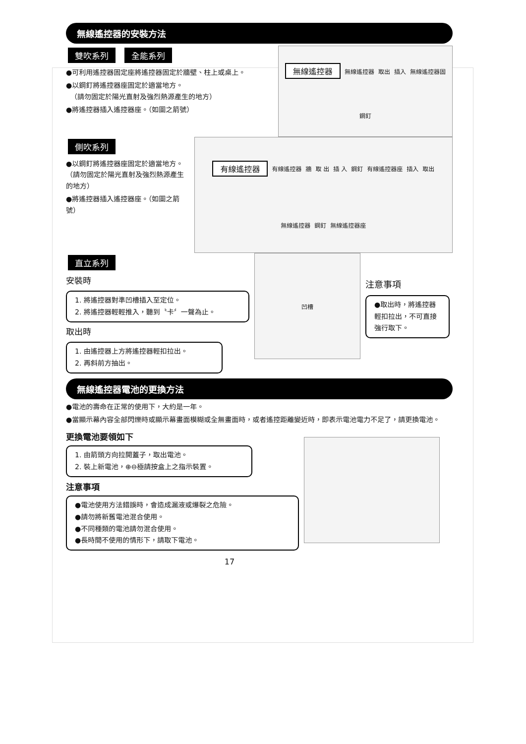無線遙控器的安裝方法
雙吹系列 全能系列
●可利用遙控器固定座將遙控器固定於牆壁、柱上或桌上。
●以鋼釘將遙控器座固定於適當地方。
（請勿固定於陽光直射及強烈熱源產生的地方）
●將遙控器插入遙控器座。（如圖之箭號）
無線遙控器 無線遙控器 取出 插入 無線遙控器固 鋼釘
側吹系列
●以鋼釘將遙控器座固定於適當地方。（請勿固定於陽光直射及強烈熱源產生的地方）
●將遙控器插入遙控器座。（如圖之箭號）
有線遙控器 有線遙控器 牆 取 出 插 入 鋼釘 有線遙控器座 插入 取出 無線遙控器 鋼釘 無線遙控器座
直立系列
安裝時
1. 將遙控器對準凹槽插入至定位。
2. 將遙控器輕輕推入，聽到〝卡〞一聲為止。
取出時
1. 由遙控器上方將遙控器輕扣拉出。
2. 再斜前方抽出。
凹槽
注意事項
●取出時，將遙控器輕扣拉出，不可直接強行取下。
無線遙控器電池的更換方法
●電池的壽命在正常的使用下，大約是一年。
●當顯示幕內容全部閃爍時或顯示幕畫面模糊或全無畫面時，或者遙控距離變近時，即表示電池電力不足了，請更換電池。
更換電池要領如下
1. 由箭頭方向拉開蓋子，取出電池。
2. 裝上新電池，⊕⊖極請按盒上之指示裝置。
注意事項
●電池使用方法錯誤時，會造成漏液或爆裂之危險。
●請勿將新舊電池混合使用。
●不同種類的電池請勿混合使用。
●長時間不使用的情形下，請取下電池。
17